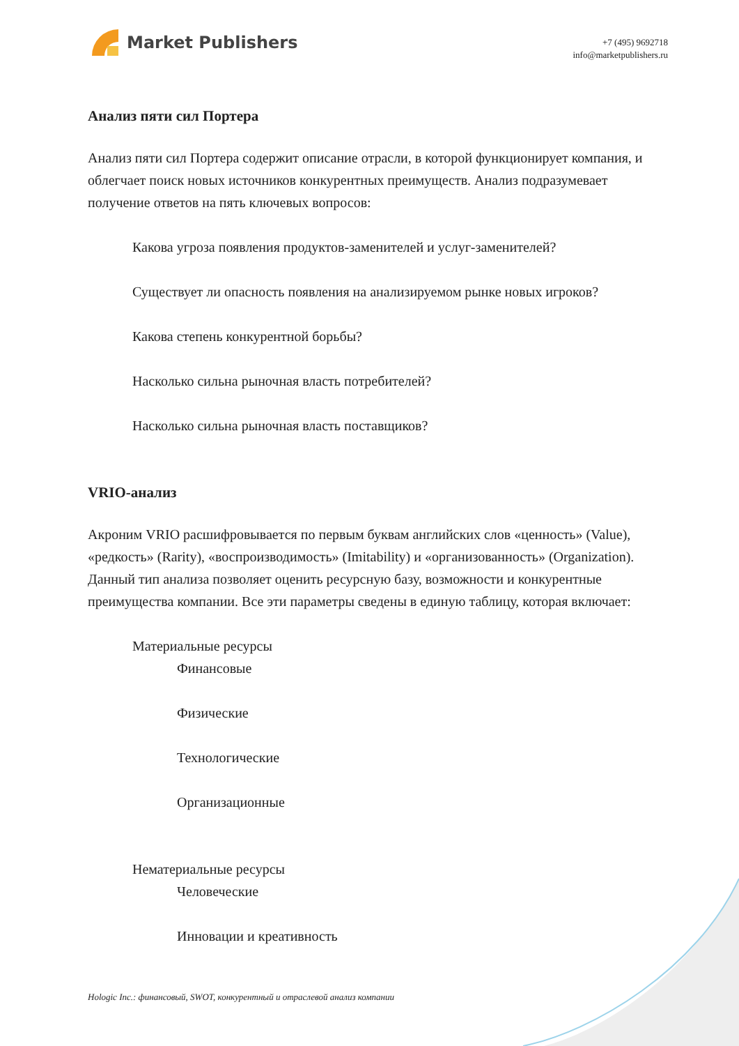Market Publishers
+7 (495) 9692718
info@marketpublishers.ru
Анализ пяти сил Портера
Анализ пяти сил Портера содержит описание отрасли, в которой функционирует компания, и облегчает поиск новых источников конкурентных преимуществ. Анализ подразумевает получение ответов на пять ключевых вопросов:
Какова угроза появления продуктов-заменителей и услуг-заменителей?
Существует ли опасность появления на анализируемом рынке новых игроков?
Какова степень конкурентной борьбы?
Насколько сильна рыночная власть потребителей?
Насколько сильна рыночная власть поставщиков?
VRIO-анализ
Акроним VRIO расшифровывается по первым буквам английских слов «ценность» (Value), «редкость» (Rarity), «воспроизводимость» (Imitability) и «организованность» (Organization). Данный тип анализа позволяет оценить ресурсную базу, возможности и конкурентные преимущества компании. Все эти параметры сведены в единую таблицу, которая включает:
Материальные ресурсы
Финансовые
Физические
Технологические
Организационные
Нематериальные ресурсы
Человеческие
Инновации и креативность
Hologic Inc.: финансовый, SWOT, конкурентный и отраслевой анализ компании